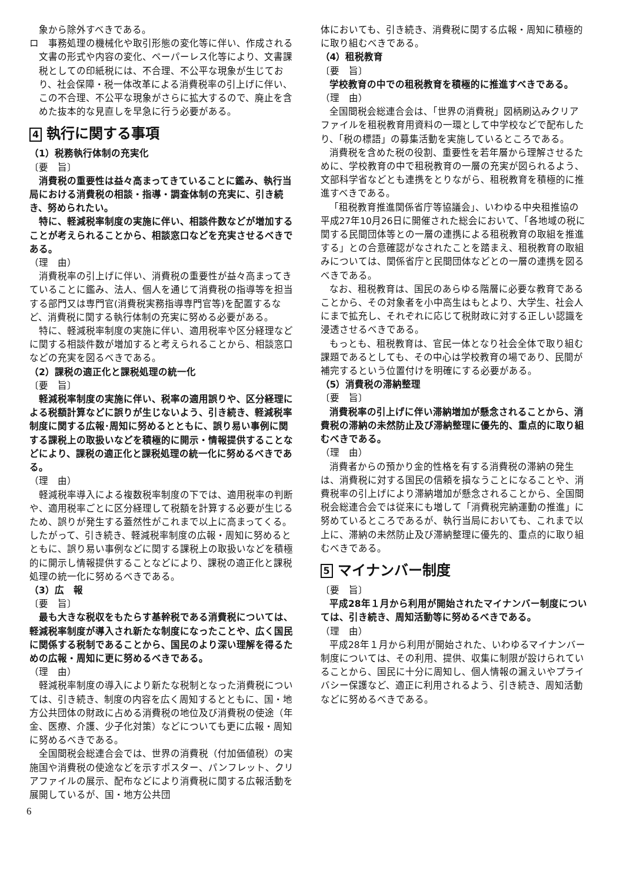象から除外すべきである。
ロ　事務処理の機械化や取引形態の変化等に伴い、作成される文書の形式や内容の変化、ペーパーレス化等により、文書課税としての印紙税には、不合理、不公平な現象が生じており、社会保障・税一体改革による消費税率の引上げに伴い、この不合理、不公平な現象がさらに拡大するので、廃止を含めた抜本的な見直しを早急に行う必要がある。
4 執行に関する事項
（1）税務執行体制の充実化
〔要　旨〕
消費税の重要性は益々高まってきていることに鑑み、執行当局における消費税の相談・指導・調査体制の充実に、引き続き、努められたい。
特に、軽減税率制度の実施に伴い、相談件数などが増加することが考えられることから、相談窓口などを充実させるべきである。
（理　由）
消費税率の引上げに伴い、消費税の重要性が益々高まってきていることに鑑み、法人、個人を通じて消費税の指導等を担当する部門又は専門官(消費税実務指導専門官等)を配置するなど、消費税に関する執行体制の充実に努める必要がある。
特に、軽減税率制度の実施に伴い、適用税率や区分経理などに関する相談件数が増加すると考えられることから、相談窓口などの充実を図るべきである。
（2）課税の適正化と課税処理の統一化
〔要　旨〕
軽減税率制度の実施に伴い、税率の適用誤りや、区分経理による税額計算などに誤りが生じないよう、引き続き、軽減税率制度に関する広報･周知に努めるとともに、誤り易い事例に関する課税上の取扱いなどを積極的に開示・情報提供することなどにより、課税の適正化と課税処理の統一化に努めるべきである。
（理　由）
軽減税率導入による複数税率制度の下では、適用税率の判断や、適用税率ごとに区分経理して税額を計算する必要が生じるため、誤りが発生する蓋然性がこれまで以上に高まってくる。したがって、引き続き、軽減税率制度の広報・周知に努めるとともに、誤り易い事例などに関する課税上の取扱いなどを積極的に開示し情報提供することなどにより、課税の適正化と課税処理の統一化に努めるべきである。
（3）広　報
〔要　旨〕
最も大きな税収をもたらす基幹税である消費税については、軽減税率制度が導入され新たな制度になったことや、広く国民に関係する税制であることから、国民のより深い理解を得るための広報・周知に更に努めるべきである。
（理　由）
軽減税率制度の導入により新たな税制となった消費税については、引き続き、制度の内容を広く周知するとともに、国・地方公共団体の財政に占める消費税の地位及び消費税の使途（年金、医療、介護、少子化対策）などについても更に広報・周知に努めるべきである。
全国間税会総連合会では、世界の消費税（付加価値税）の実施国や消費税の使途などを示すポスター、パンフレット、クリアファイルの展示、配布などにより消費税に関する広報活動を展開しているが、国・地方公共団
体においても、引き続き、消費税に関する広報・周知に積極的に取り組むべきである。
（4）租税教育
〔要　旨〕
学校教育の中での租税教育を積極的に推進すべきである。
（理　由）
全国間税会総連合会は、「世界の消費税」図柄刷込みクリアファイルを租税教育用資料の一環として中学校などで配布したり、「税の標語」の募集活動を実施しているところである。
消費税を含めた税の役割、重要性を若年層から理解させるために、学校教育の中で租税教育の一層の充実が図られるよう、文部科学省などとも連携をとりながら、租税教育を積極的に推進すべきである。
「租税教育推進関係省庁等協議会」、いわゆる中央租推協の平成27年10月26日に開催された総会において、「各地域の税に関する民間団体等との一層の連携による租税教育の取組を推進する」との合意確認がなされたことを踏まえ、租税教育の取組みについては、関係省庁と民間団体などとの一層の連携を図るべきである。
なお、租税教育は、国民のあらゆる階層に必要な教育であることから、その対象者を小中高生はもとより、大学生、社会人にまで拡充し、それぞれに応じて税財政に対する正しい認識を浸透させるべきである。
もっとも、租税教育は、官民一体となり社会全体で取り組む課題であるとしても、その中心は学校教育の場であり、民間が補完するという位置付けを明確にする必要がある。
（5）消費税の滞納整理
〔要　旨〕
消費税率の引上げに伴い滞納増加が懸念されることから、消費税の滞納の未然防止及び滞納整理に優先的、重点的に取り組むべきである。
（理　由）
消費者からの預かり金的性格を有する消費税の滞納の発生は、消費税に対する国民の信頼を損なうことになることや、消費税率の引上げにより滞納増加が懸念されることから、全国間税会総連合会では従来にも増して「消費税完納運動の推進」に努めているところであるが、執行当局においても、これまで以上に、滞納の未然防止及び滞納整理に優先的、重点的に取り組むべきである。
5 マイナンバー制度
〔要　旨〕
平成28年１月から利用が開始されたマイナンバー制度については、引き続き、周知活動等に努めるべきである。
（理　由）
平成28年１月から利用が開始された、いわゆるマイナンバー制度については、その利用、提供、収集に制限が設けられていることから、国民に十分に周知し、個人情報の漏えいやプライバシー保護など、適正に利用されるよう、引き続き、周知活動などに努めるべきである。
6